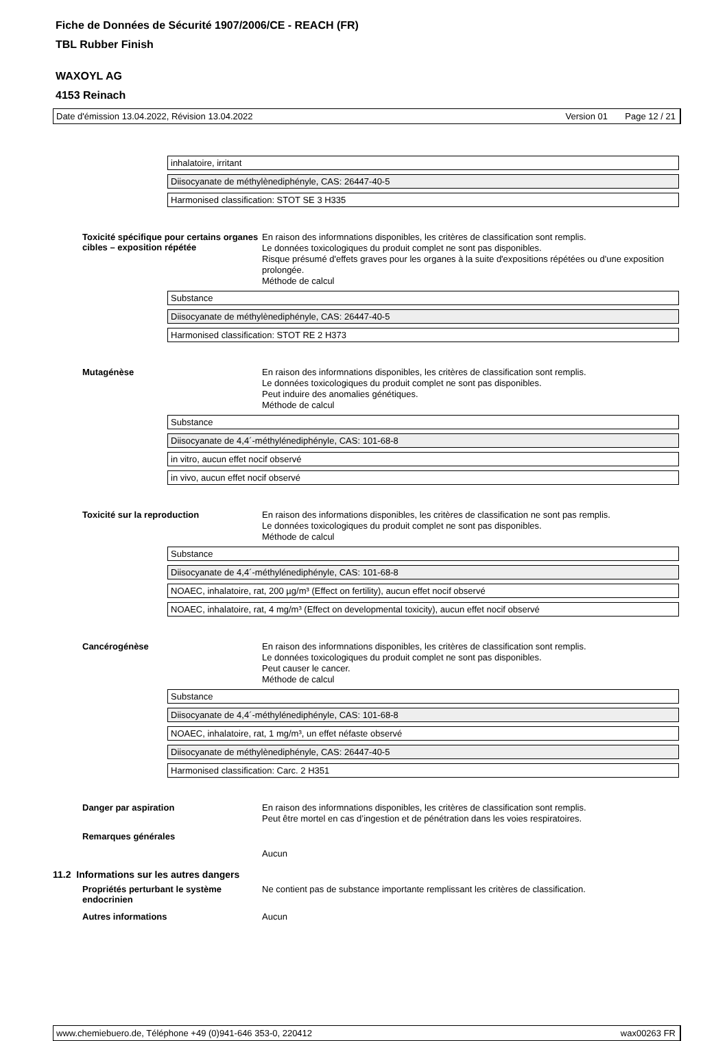Fiche de Données de Sécurité 1907/2006/CE - REACH (FR)
TBL Rubber Finish
WAXOYL AG
4153 Reinach
Date d'émission 13.04.2022, Révision 13.04.2022 Version 01 Page 12 / 21
| inhalatoire, irritant |
| Diisocyanate de méthylènediphényle, CAS: 26447-40-5 |
| Harmonised classification: STOT SE 3 H335 |
Toxicité spécifique pour certains organes cibles – exposition répétée
En raison des informnations disponibles, les critères de classification sont remplis.
Le données toxicologiques du produit complet ne sont pas disponibles.
Risque présumé d'effets graves pour les organes à la suite d'expositions répétées ou d'une exposition prolongée.
Méthode de calcul
| Substance |
| Diisocyanate de méthylènediphényle, CAS: 26447-40-5 |
| Harmonised classification: STOT RE 2 H373 |
Mutagénèse
En raison des informnations disponibles, les critères de classification sont remplis.
Le données toxicologiques du produit complet ne sont pas disponibles.
Peut induire des anomalies génétiques.
Méthode de calcul
| Substance |
| Diisocyanate de 4,4´-méthylénediphényle, CAS: 101-68-8 |
| in vitro, aucun effet nocif observé |
| in vivo, aucun effet nocif observé |
Toxicité sur la reproduction
En raison des informations disponibles, les critères de classification ne sont pas remplis.
Le données toxicologiques du produit complet ne sont pas disponibles.
Méthode de calcul
| Substance |
| Diisocyanate de 4,4´-méthylénediphényle, CAS: 101-68-8 |
| NOAEC, inhalatoire, rat, 200 µg/m³ (Effect on fertility), aucun effet nocif observé |
| NOAEC, inhalatoire, rat, 4 mg/m³ (Effect on developmental toxicity), aucun effet nocif observé |
Cancérogénèse
En raison des informnations disponibles, les critères de classification sont remplis.
Le données toxicologiques du produit complet ne sont pas disponibles.
Peut causer le cancer.
Méthode de calcul
| Substance |
| Diisocyanate de 4,4´-méthylénediphényle, CAS: 101-68-8 |
| NOAEC, inhalatoire, rat, 1 mg/m³, un effet néfaste observé |
| Diisocyanate de méthylènediphényle, CAS: 26447-40-5 |
| Harmonised classification: Carc. 2 H351 |
Danger par aspiration
En raison des informnations disponibles, les critères de classification sont remplis.
Peut être mortel en cas d’ingestion et de pénétration dans les voies respiratoires.
Remarques générales
Aucun
11.2 Informations sur les autres dangers
Propriétés perturbant le système endocrinien
Ne contient pas de substance importante remplissant les critères de classification.
Autres informations
Aucun
www.chemiebuero.de, Téléphone +49 (0)941-646 353-0, 220412 wax00263 FR